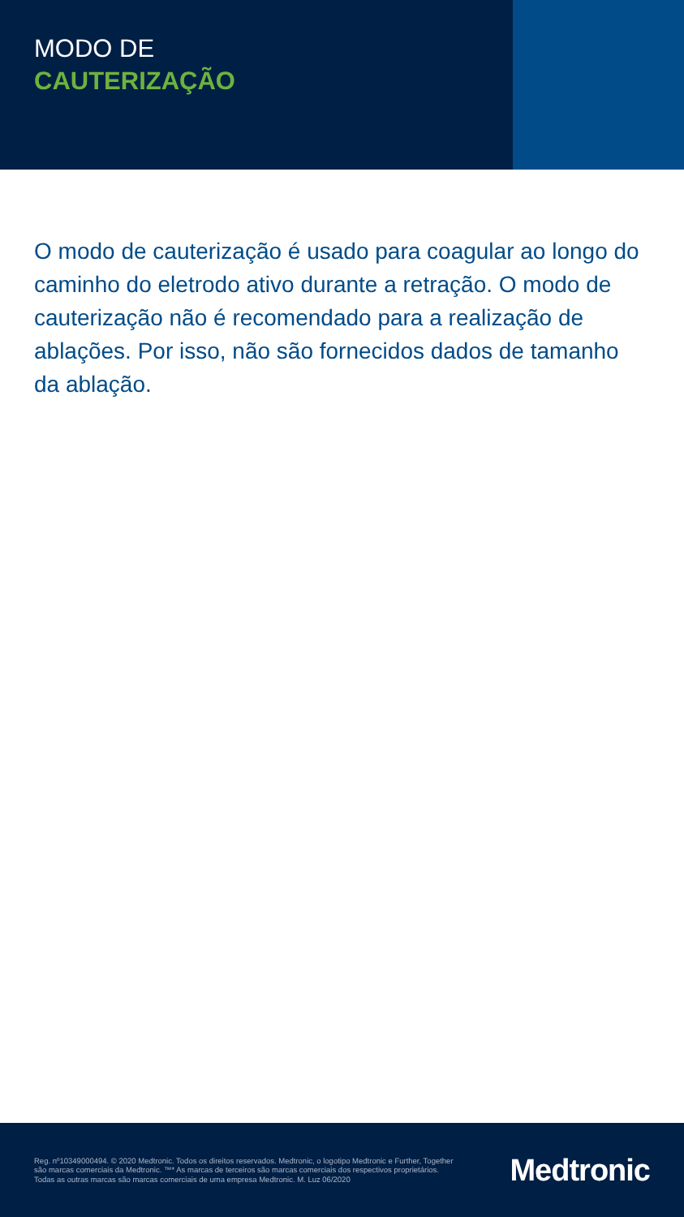MODO DE
CAUTERIZAÇÃO
O modo de cauterização é usado para coagular ao longo do caminho do eletrodo ativo durante a retração. O modo de cauterização não é recomendado para a realização de ablações. Por isso, não são fornecidos dados de tamanho da ablação.
Reg. nº10349000494. © 2020 Medtronic. Todos os direitos reservados. Medtronic, o logotipo Medtronic e Further, Together são marcas comerciais da Medtronic. ™* As marcas de terceiros são marcas comerciais dos respectivos proprietários. Todas as outras marcas são marcas comerciais de uma empresa Medtronic. M. Luz 06/2020
Medtronic